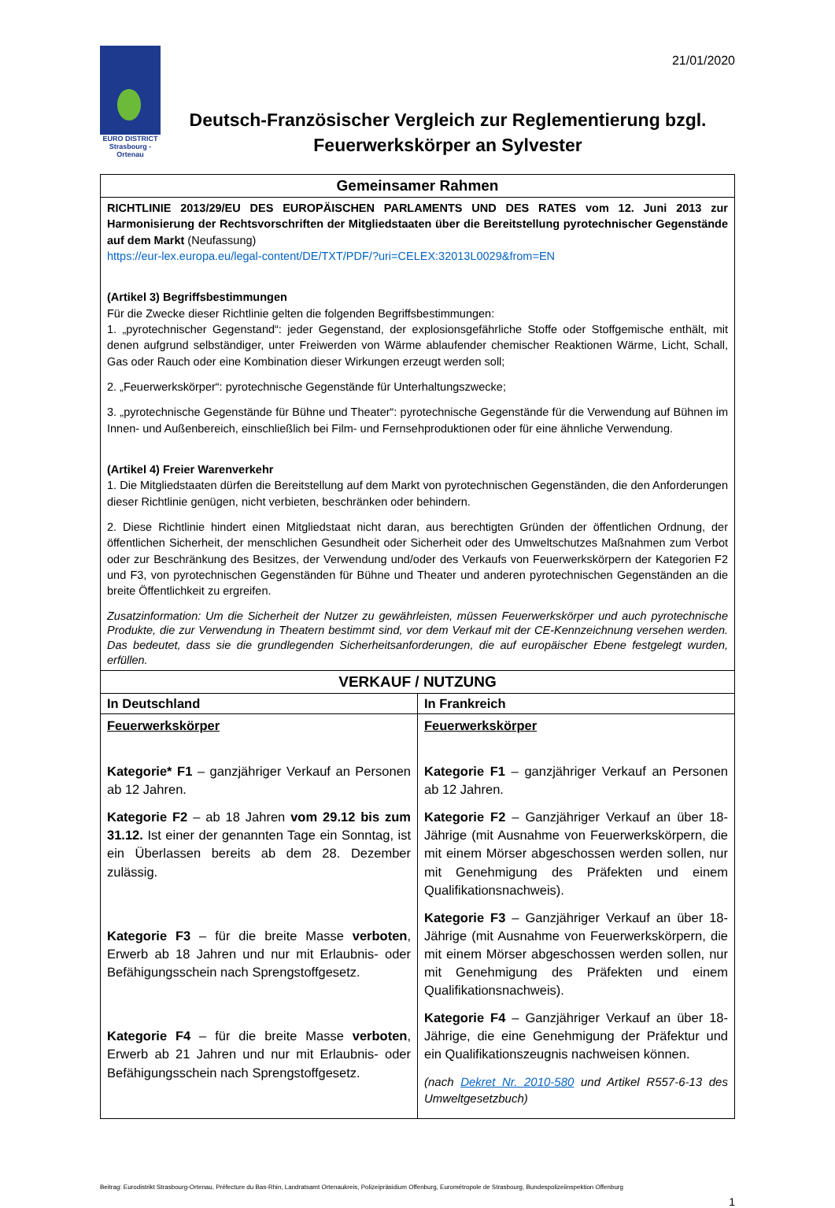21/01/2020
EURO DISTRICT
Strasbourg - Ortenau
Deutsch-Französischer Vergleich zur Reglementierung bzgl. Feuerwerkskörper an Sylvester
| Gemeinsamer Rahmen | |
| --- | --- |
| RICHTLINIE 2013/29/EU DES EUROPÄISCHEN PARLAMENTS UND DES RATES vom 12. Juni 2013 zur Harmonisierung der Rechtsvorschriften der Mitgliedstaaten über die Bereitstellung pyrotechnischer Gegenstände auf dem Markt (Neufassung) https://eur-lex.europa.eu/legal-content/DE/TXT/PDF/?uri=CELEX:32013L0029&from=EN (Artikel 3) Begriffsbestimmungen Für die Zwecke dieser Richtlinie gelten die folgenden Begriffsbestimmungen: 1. „pyrotechnischer Gegenstand“: jeder Gegenstand, der explosionsgefährliche Stoffe oder Stoffgemische enthält, mit denen aufgrund selbständiger, unter Freiwerden von Wärme ablaufender chemischer Reaktionen Wärme, Licht, Schall, Gas oder Rauch oder eine Kombination dieser Wirkungen erzeugt werden soll; 2. „Feuerwerkskörper“: pyrotechnische Gegenstände für Unterhaltungszwecke; 3. „pyrotechnische Gegenstände für Bühne und Theater“: pyrotechnische Gegenstände für die Verwendung auf Bühnen im Innen- und Außenbereich, einschließlich bei Film- und Fernsehproduktionen oder für eine ähnliche Verwendung. (Artikel 4) Freier Warenverkehr 1. Die Mitgliedstaaten dürfen die Bereitstellung auf dem Markt von pyrotechnischen Gegenständen, die den Anforderungen dieser Richtlinie genügen, nicht verbieten, beschränken oder behindern. 2. Diese Richtlinie hindert einen Mitgliedstaat nicht daran, aus berechtigten Gründen der öffentlichen Ordnung, der öffentlichen Sicherheit, der menschlichen Gesundheit oder Sicherheit oder des Umweltschutzes Maßnahmen zum Verbot oder zur Beschränkung des Besitzes, der Verwendung und/oder des Verkaufs von Feuerwerkskörpern der Kategorien F2 und F3, von pyrotechnischen Gegenständen für Bühne und Theater und anderen pyrotechnischen Gegenständen an die breite Öffentlichkeit zu ergreifen. Zusatzinformation: Um die Sicherheit der Nutzer zu gewährleisten, müssen Feuerwerkskörper und auch pyrotechnische Produkte, die zur Verwendung in Theatern bestimmt sind, vor dem Verkauf mit der CE-Kennzeichnung versehen werden. Das bedeutet, dass sie die grundlegenden Sicherheitsanforderungen, die auf europäischer Ebene festgelegt wurden, erfüllen. | |
| VERKAUF / NUTZUNG | |
| In Deutschland | In Frankreich |
| Feuerwerkskörper Kategorie* F1 – ganzjähriger Verkauf an Personen ab 12 Jahren. Kategorie F2 – ab 18 Jahren vom 29.12 bis zum 31.12. Ist einer der genannten Tage ein Sonntag, ist ein Überlassen bereits ab dem 28. Dezember zulässig. Kategorie F3 – für die breite Masse verboten , Erwerb ab 18 Jahren und nur mit Erlaubnis- oder Befähigungsschein nach Sprengstoffgesetz. Kategorie F4 – für die breite Masse verboten , Erwerb ab 21 Jahren und nur mit Erlaubnis- oder Befähigungsschein nach Sprengstoffgesetz. | Feuerwerkskörper Kategorie F1 – ganzjähriger Verkauf an Personen ab 12 Jahren. Kategorie F2 – Ganzjähriger Verkauf an über 18-Jährige (mit Ausnahme von Feuerwerkskörpern, die mit einem Mörser abgeschossen werden sollen, nur mit Genehmigung des Präfekten und einem Qualifikationsnachweis). Kategorie F3 – Ganzjähriger Verkauf an über 18-Jährige (mit Ausnahme von Feuerwerkskörpern, die mit einem Mörser abgeschossen werden sollen, nur mit Genehmigung des Präfekten und einem Qualifikationsnachweis). Kategorie F4 – Ganzjähriger Verkauf an über 18-Jährige, die eine Genehmigung der Präfektur und ein Qualifikationszeugnis nachweisen können. (nach Dekret Nr. 2010-580 und Artikel R557-6-13 des Umweltgesetzbuch) |
Beitrag: Eurodistrikt Strasbourg-Ortenau, Préfecture du Bas-Rhin, Landratsamt Ortenaukreis, Polizeipräsidium Offenburg, Eurométropole de Strasbourg, Bundespolizeiinspektion Offenburg
1